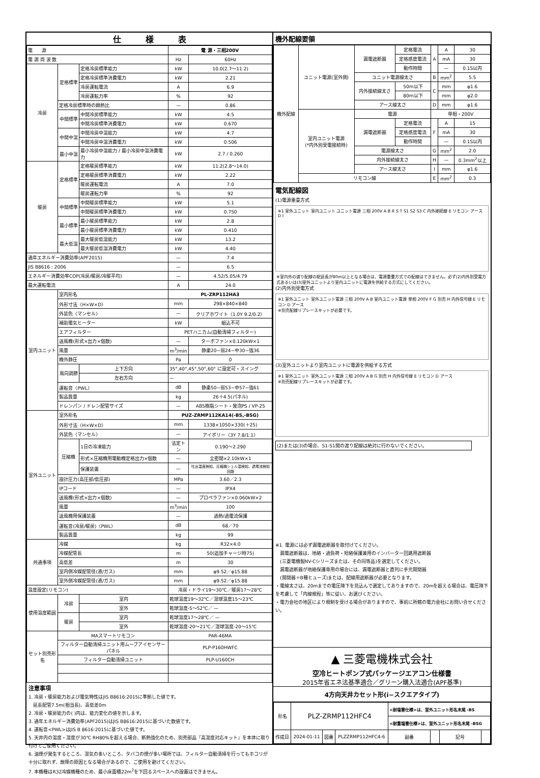仕　　　様　　　表
| 電 源 | | | 電 源・三相200V | |
| 電 源 周 波 数 | | | Hz | 60Hz |
| 冷房 | 定格標準 | 定格冷房標準能力 | kW | 10.0(2.7〜11.2) |
| | | 定格冷房標準消費電力 | kW | 2.21 |
| | | 冷房運転電流 | A | 6.9 |
| | | 冷房運転力率 | % | 92 |
| | 定格冷房標準時の顕熱比 | | — | 0.86 |
| | 中間標準 | 中間冷房標準能力 | kW | 4.5 |
| | | 中間冷房標準消費電力 | kW | 0.670 |
| | 中間中温 | 中間冷房中温能力 | kW | 4.7 |
| | | 中間冷房中温消費電力 | kW | 0.506 |
| | 最小中温 | 最小冷房中温能力 / 最小冷房中温消費電力 | kW | 2.7 / 0.260 |
| 暖房 | 定格標準 | 定格暖房標準能力 | kW | 11.2(2.8〜14.0) |
| | | 定格暖房標準消費電力 | kW | 2.22 |
| | | 暖房運転電流 | A | 7.0 |
| | | 暖房運転力率 | % | 92 |
| | 中間標準 | 中間暖房標準能力 | kW | 5.1 |
| | | 中間暖房標準消費電力 | kW | 0.750 |
| | 最小標準 | 最小暖房標準能力 | kW | 2.8 |
| | | 最小暖房標準消費電力 | kW | 0.410 |
| | 最大低温 | 最大暖房低温能力 | kW | 13.2 |
| | | 最大暖房低温消費電力 | kW | 4.40 |
| 通年エネルギー消費効率(APF2015) | | | — | 7.4 |
| JIS B8616 : 2006 | | | — | 6.5 |
| エネルギー消費効率COP(冷房/暖房/冷暖平均) | | | — | 4.52/5.05/4.79 |
| 最大運転電流 | | | A | 24.0 |
| 室内ユニット | 室内形名 | | PL-ZRP112HA3 | |
| | 外形寸法〈H×W×D〉 | | mm | 298×840×840 |
| | 外装色〈マンセル〉 | | — | クリアホワイト〈1.0Y 9.2/0.2〉 |
| | 補助電気ヒーター | | kW | 組込不可 |
| | エアフィルター | | PETハニカム(自動清掃フィルター) | |
| | 送風機(形式×出力×個数) | | — | ターボファン×0.120kW×1 |
| | 風量 | | m<sup>3</sup>/min | 静粛20−弱24−中30−強36 |
| | 機外静圧 | | Pa | 0 |
| | 風向調節 | 上下方向 | 35°,40°,45°,50°,60° に設定可・スイング | |
| | | 左右方向 | — | |
| | 運転音〈PWL〉 | | dB | 静粛50−弱53−中57−強61 |
| | 製品質量 | | kg | 26＋4.5(パネル) |
| | ドレンパン / ドレン配管サイズ | | — | ABS樹脂シート・発泡PS / VP-25 |
| 室外ユニット | 室外形名 | | PUZ-ZRMP112KA14(-BS,-BSG) | |
| | 外形寸法〈H×W×D〉 | | mm | 1338×1050×330(＋25) |
| | 外装色〈マンセル〉 | | — | アイボリー〈3Y 7.8/1.1〉 |
| | 圧縮機 | 1日の冷凍能力 | 法定トン | 0.190〜2.290 |
| | | 形式×圧縮機用電動機定格出力×個数 | — | 全密閉×2.10kW×1 |
| | | 保護装置 | — | 吐出温度検知、圧縮機シェル温検知、過電流検知回路 |
| | 設計圧力(高圧部/低圧部) | | MPa | 3.60／2.3 |
| | IPコード | | — | IPX4 |
| | 送風機(形式×出力×個数) | | — | プロペラファン×0.060kW×2 |
| | 風量 | | m<sup>3</sup>/min | 100 |
| | 送風機用保護装置 | | — | 過熱/過電流保護 |
| | 運転音(冷房/暖房)〈PWL〉 | | dB | 68／70 |
| | 製品質量 | | kg | 99 |
| 共通事項 | 冷媒 | | kg | R32×4.0 |
| | 冷媒配管長 | | m | 50(追加チャージ時75) |
| | 高低差 | | m | 30 |
| | 室内側冷媒配管径(液/ガス) | | mm | φ9.52／φ15.88 |
| | 室外側冷媒配管径(液/ガス) | | mm | φ9.52／φ15.88 |
| 温度設定(リモコン) | | | 冷房・ドライ19〜30℃／暖房17〜28℃ | |
| 使用温度範囲 | 冷房 | 室内 | 乾球温度19〜32℃／湿球温度15〜23℃ | |
| | | 室外 | 乾球温度-5〜52℃／ — | |
| | 暖房 | 室内 | 乾球温度17〜28℃／ — | |
| | | 室外 | 乾球温度-20〜21℃／湿球温度-20〜15℃ | |
| セット別売形名 | MAスマートリモコン | | PAR-46MA | |
| | フィルター自動清掃ユニット用ムーブアイセンサーパネル | | PLP-P160HWFC | |
| | フィルター自動清掃ユニット | | PLP-U160CH | |
注意事項
1. 冷房・暖房能力および電気特性はJIS B8616:2015に準拠した値です。
　延長配管7.5m(相当長)、高低差0m
2. 冷房・暖房能力の( )内は、能力変化の値を示します。
3. 通年エネルギー消費効率(APF2015)はJIS B8616:2015に基づいた数値です。
4. 運転音<PWL>はJIS B 8616:2015に基づいた値です。
5. 天井内の温度・湿度が30℃ RH80%を超える場合、断熱強化のため、別売部品『高湿度対応キット』を本体に取り付けてご使用ください。
6. 油煙が発生するところ、湿気の多いところ、タバコの煙が多い場所では、フィルター自動清掃を行ってもホコリが十分に取れず、故障の原因となる場合があるので、ご使用を避けてください。
7. 本機種はR32冷媒機種のため、最小床面積22m<sup>2</sup>を下回るスペースへの設置はできません。
機外配線要領
| 機外配線 | ユニット電源(室外側) | 漏電遮断器 | 定格電流 | A | A | 30 |
| | | | 定格感度電流 | | mA | 30 |
| | | | 動作時間 | | — | 0.1S以内 |
| | | ユニット電源線太さ | | B | mm<sup>2</sup> | 5.5 |
| | | 内外接続線太さ | 50m以下 | C | mm | φ1.6 |
| | | | 80m以下 | | mm | φ2.0 |
| | | アース線太さ | | D | mm | φ1.6 |
| | 室内ユニット電源 (*内外別受電接続時) | 電源 | | 単相・200V | | |
| | | 漏電遮断器 | 定格電流 | F | A | 15 |
| | | | 定格感度電流 | | mA | 30 |
| | | | 動作時間 | | — | 0.1S以内 |
| | | 電源線太さ | | G | mm<sup>2</sup> | 2.0 |
| | | 内外接続線太さ | | H | — | 0.3mm<sup>2</sup>以上 |
| | | アース線太さ | | I | mm | φ1.6 |
| | リモコン線 | | | E | mm<sup>2</sup> | 0.3 |
電気配線図
(1)電源重畳方式
※1 室外ユニット 室内ユニット ユニット電源 三相 200V A B R S T S1 S2 S3 C 内外接続線 E リモコン アース D I
※室内外の渡り配線の総延長が80m以上となる場合は、電源重畳方式での配線はできません。必ず(2)内外別受電方式あるいは(3)室外ユニットより室内ユニットに電源を供給する方式にしてください。
(2)内外別受電方式
※1 室外ユニット 室外ユニット電源 三相 200V A B 室内ユニット電源 単相 200V F G 別売 H 内外信号線 E リモコン D アース
※別売配線リプレースキットが必要です。
(3)室外ユニットより室内ユニットに電源を供給する方式
※1 室外ユニット 室外ユニット電源 三相 200V A B G 別売 H 内外信号線 E リモコン D アース
※別売配線リプレースキットが必要です。
(2)または(3)の場合、S1-S1間の渡り配線は絶対に行わないでください。
※1. 電源には必ず漏電遮断器を取付けてください。
　漏電遮断器は、地絡・過負荷・短絡保護兼用のインバーター回路用遮断器
　(三菱電機製NV-Cシリーズまたは、その同等品)を選定してください。
　漏電遮断器が地絡保護専用の場合には、漏電遮断器と直列に手元開閉器
　(開閉器＋B種ヒューズ)または、配線用遮断器が必要となります。
・電線太さは、20mまでの電圧降下を見込んで選定してありますので、20mを超える場合は、電圧降下を考慮して「内線規程」等に従い、お選びください。
・電力会社の地区により規制を受ける場合がありますので、事前に所轄の電力会社にお問い合せください。
▲ 三菱電機株式会社
空冷ヒートポンプ式パッケージエアコン仕様書
2015年省エネ法基準適合／グリーン購入法適合(APF基準)
4方向天井カセット形(i−スクエアタイプ)
| 形名 | PLZ-ZRMP112HFC4 | | | <耐塩害仕様>は、室外ユニット形名末尾 -BS | | | |
| | | | | <耐重塩害仕様>は、室外ユニット形名末尾 -BSG | | | |
| 作成日 | 2024-01-11 | 図番 | PLZZRMP112HFC4-6 | 副番 | | 記号 | |